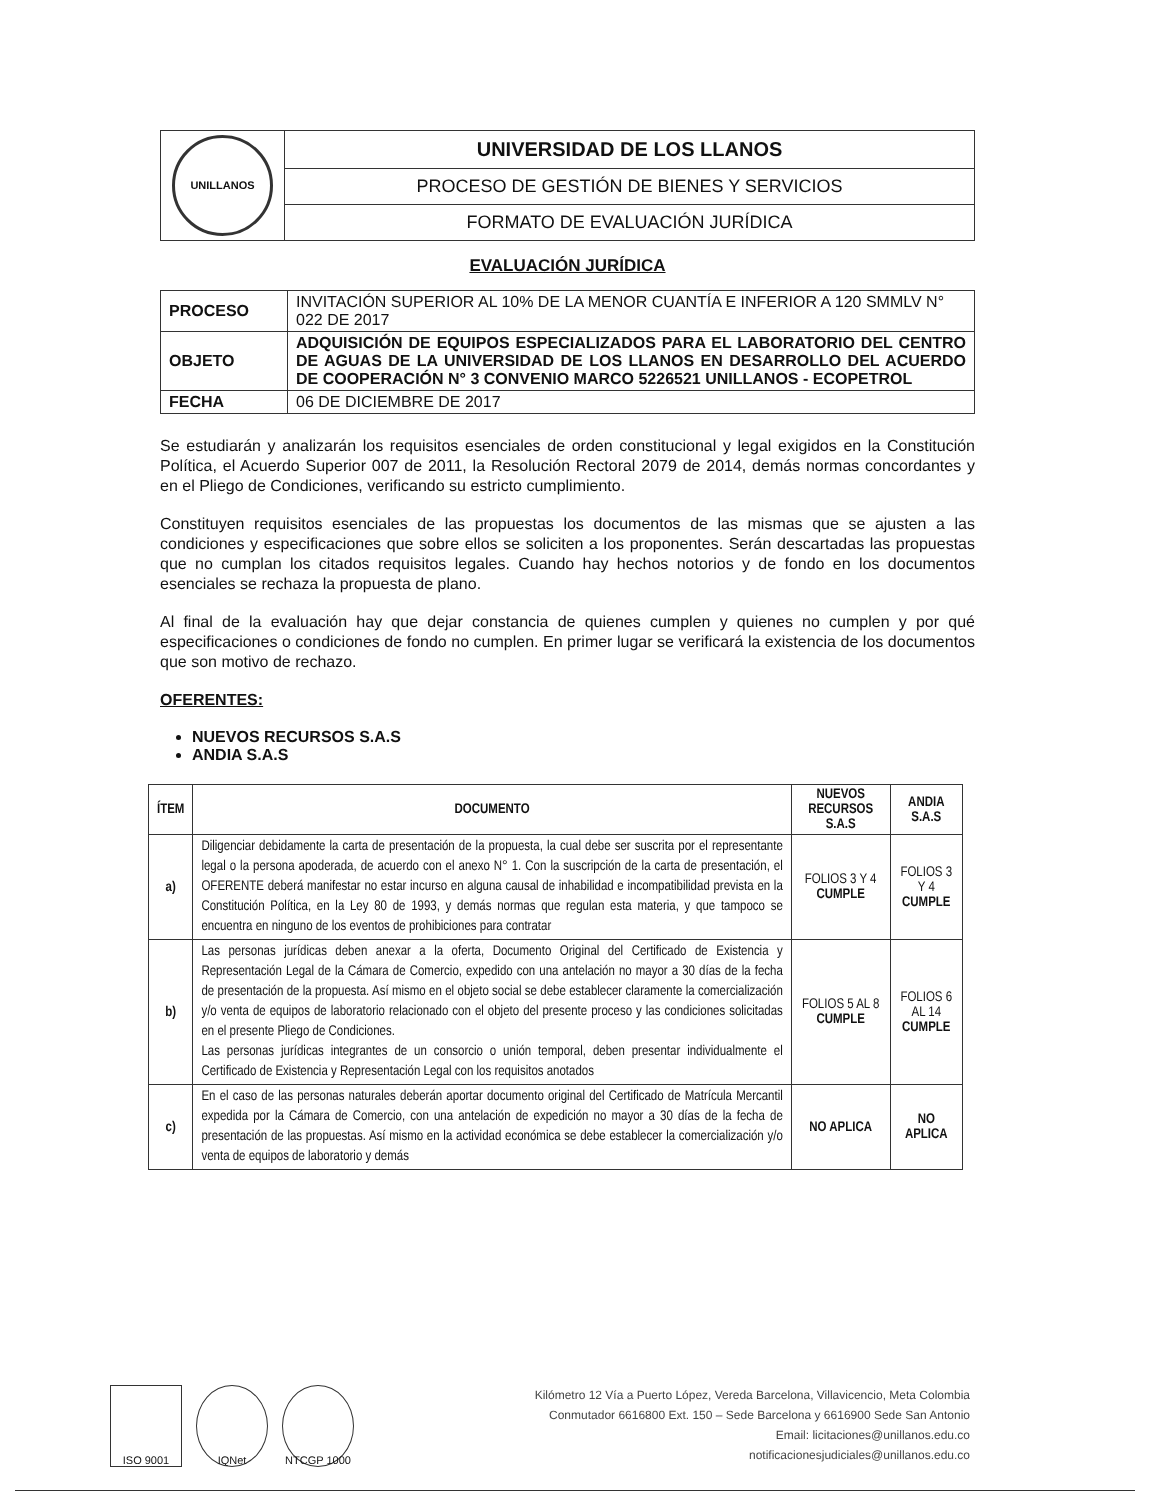| UNILLANOS | UNIVERSIDAD DE LOS LLANOS |
| | PROCESO DE GESTIÓN DE BIENES Y SERVICIOS |
| | FORMATO DE EVALUACIÓN JURÍDICA |
EVALUACIÓN JURÍDICA
| PROCESO | INVITACIÓN SUPERIOR AL 10% DE LA MENOR CUANTÍA E INFERIOR A 120 SMMLV N° 022 DE 2017 |
| OBJETO | ADQUISICIÓN DE EQUIPOS ESPECIALIZADOS PARA EL LABORATORIO DEL CENTRO DE AGUAS DE LA UNIVERSIDAD DE LOS LLANOS EN DESARROLLO DEL ACUERDO DE COOPERACIÓN N° 3 CONVENIO MARCO 5226521 UNILLANOS - ECOPETROL |
| FECHA | 06 DE DICIEMBRE DE 2017 |
Se estudiarán y analizarán los requisitos esenciales de orden constitucional y legal exigidos en la Constitución Política, el Acuerdo Superior 007 de 2011, la Resolución Rectoral 2079 de 2014, demás normas concordantes y en el Pliego de Condiciones, verificando su estricto cumplimiento.
Constituyen requisitos esenciales de las propuestas los documentos de las mismas que se ajusten a las condiciones y especificaciones que sobre ellos se soliciten a los proponentes. Serán descartadas las propuestas que no cumplan los citados requisitos legales. Cuando hay hechos notorios y de fondo en los documentos esenciales se rechaza la propuesta de plano.
Al final de la evaluación hay que dejar constancia de quienes cumplen y quienes no cumplen y por qué especificaciones o condiciones de fondo no cumplen. En primer lugar se verificará la existencia de los documentos que son motivo de rechazo.
OFERENTES:
NUEVOS RECURSOS S.A.S
ANDIA S.A.S
| ÍTEM | DOCUMENTO | NUEVOS RECURSOS S.A.S | ANDIA S.A.S |
| --- | --- | --- | --- |
| a) | Diligenciar debidamente la carta de presentación de la propuesta, la cual debe ser suscrita por el representante legal o la persona apoderada, de acuerdo con el anexo N° 1. Con la suscripción de la carta de presentación, el OFERENTE deberá manifestar no estar incurso en alguna causal de inhabilidad e incompatibilidad prevista en la Constitución Política, en la Ley 80 de 1993, y demás normas que regulan esta materia, y que tampoco se encuentra en ninguno de los eventos de prohibiciones para contratar | FOLIOS 3 Y 4 CUMPLE | FOLIOS 3 Y 4 CUMPLE |
| b) | Las personas jurídicas deben anexar a la oferta, Documento Original del Certificado de Existencia y Representación Legal de la Cámara de Comercio, expedido con una antelación no mayor a 30 días de la fecha de presentación de la propuesta. Así mismo en el objeto social se debe establecer claramente la comercialización y/o venta de equipos de laboratorio relacionado con el objeto del presente proceso y las condiciones solicitadas en el presente Pliego de Condiciones. Las personas jurídicas integrantes de un consorcio o unión temporal, deben presentar individualmente el Certificado de Existencia y Representación Legal con los requisitos anotados | FOLIOS 5 AL 8 CUMPLE | FOLIOS 6 AL 14 CUMPLE |
| c) | En el caso de las personas naturales deberán aportar documento original del Certificado de Matrícula Mercantil expedida por la Cámara de Comercio, con una antelación de expedición no mayor a 30 días de la fecha de presentación de las propuestas. Así mismo en la actividad económica se debe establecer la comercialización y/o venta de equipos de laboratorio y demás | NO APLICA | NO APLICA |
ISO 9001 IQNet NTCGP 1000
Kilómetro 12 Vía a Puerto López, Vereda Barcelona, Villavicencio, Meta Colombia
Conmutador 6616800 Ext. 150 – Sede Barcelona y 6616900 Sede San Antonio
Email: licitaciones@unillanos.edu.co
notificacionesjudiciales@unillanos.edu.co